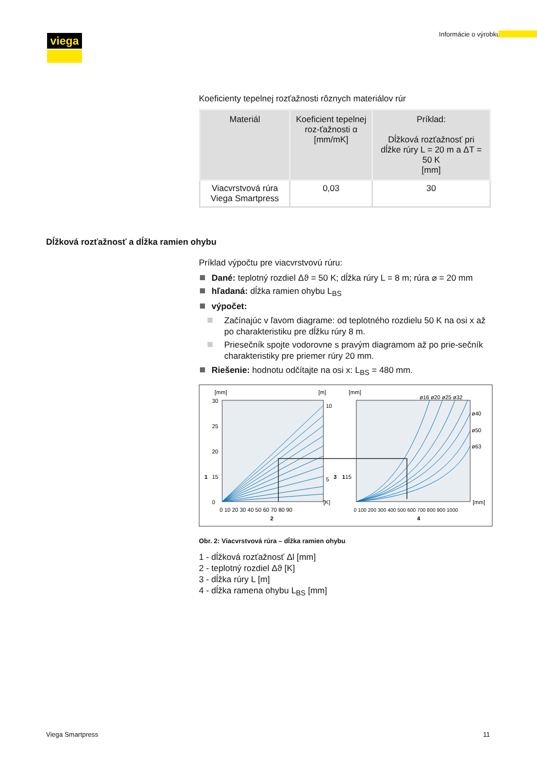viega Informácie o výrobku
Koeficienty tepelnej rozťažnosti rôznych materiálov rúr
| Materiál | Koeficient tepelnej roz-ťažnosti α [mm/mK] | Príklad: Dĺžková rozťažnosť pri dĺžke rúry L = 20 m a ΔT = 50 K [mm] |
| --- | --- | --- |
| Viacvrstvová rúra Viega Smartpress | 0,03 | 30 |
Dĺžková rozťažnosť a dĺžka ramien ohybu
Príklad výpočtu pre viacvrstvovú rúru:
Dané: teplotný rozdiel Δϑ = 50 K; dĺžka rúry L = 8 m; rúra ⌀ = 20 mm
hľadaná: dĺžka ramien ohybu L<sub>BS</sub>
výpočet:
Začínajúc v ľavom diagrame: od teplotného rozdielu 50 K na osi x až po charakteristiku pre dĺžku rúry 8 m.
Priesečník spojte vodorovne s pravým diagramom až po prie-sečník charakteristiky pre priemer rúry 20 mm.
Riešenie: hodnotu odčítajte na osi x: L<sub>BS</sub> = 480 mm.
[mm]
[m]
[mm]
ø16 ø20 ø25 ø32
ø40
ø50
ø63
30
25
20
1
15
0
10
5
3
115
[K]
[mm]
0 10 20 30 40 50 60 70 80 90
0 100 200 300 400 500 600 700 800 900 1000
2
4
Obr. 2: Viacvrstvová rúra – dĺžka ramien ohybu
1 - dĺžková rozťažnosť Δl [mm]
2 - teplotný rozdiel Δϑ [K]
3 - dĺžka rúry L [m]
4 - dĺžka ramena ohybu L<sub>BS</sub> [mm]
Viega Smartpress 11